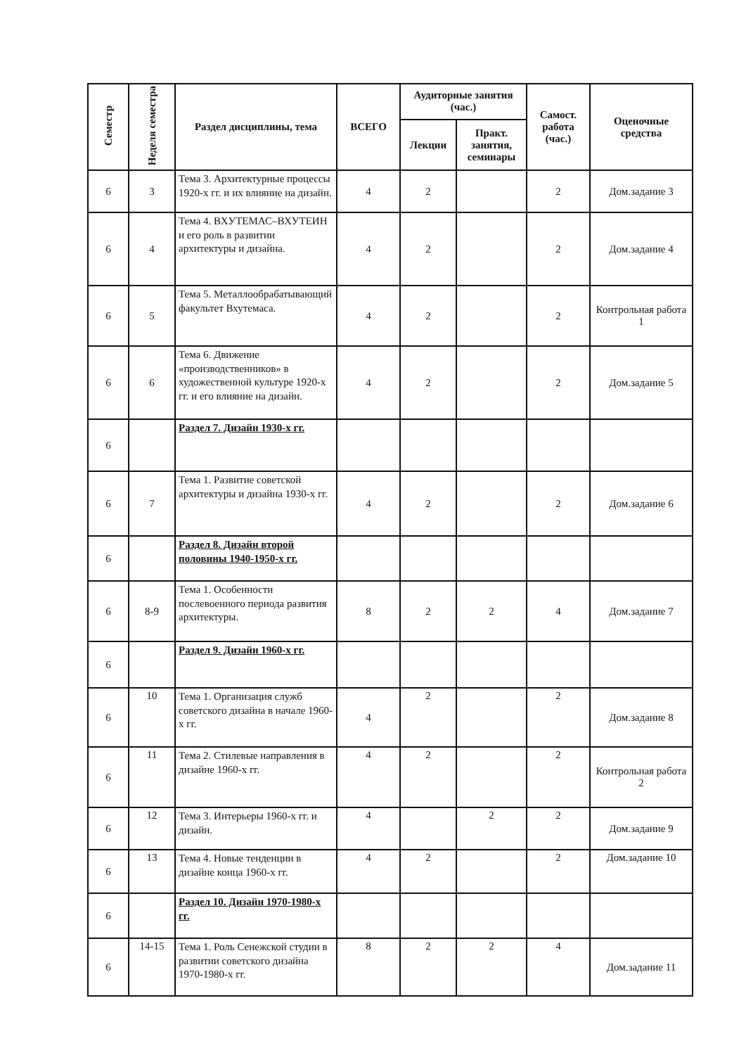| Семестр | Неделя семестра | Раздел дисциплины, тема | ВСЕГО | Аудиторные занятия (час.) | | Самост. работа (час.) | Оценочные средства |
| --- | --- | --- | --- | --- | --- | --- | --- |
| | | | | Лекции | Практ. занятия, семинары | | |
| 6 | 3 | Тема 3. Архитектурные процессы 1920-х гг. и их влияние на дизайн. | 4 | 2 | | 2 | Дом.задание 3 |
| 6 | 4 | Тема 4. ВХУТЕМАС–ВХУТЕИН и его роль в развитии архитектуры и дизайна. | 4 | 2 | | 2 | Дом.задание 4 |
| 6 | 5 | Тема 5. Металлообрабатывающий факультет Вхутемаса. | 4 | 2 | | 2 | Контрольная работа 1 |
| 6 | 6 | Тема 6. Движение «производственников» в художественной культуре 1920-х гг. и его влияние на дизайн. | 4 | 2 | | 2 | Дом.задание 5 |
| 6 | | Раздел 7. Дизайн 1930-х гг. | | | | | |
| 6 | 7 | Тема 1. Развитие советской архитектуры и дизайна 1930-х гг. | 4 | 2 | | 2 | Дом.задание 6 |
| 6 | | Раздел 8. Дизайн второй половины 1940-1950-х гг. | | | | | |
| 6 | 8-9 | Тема 1. Особенности послевоенного периода развития архитектуры. | 8 | 2 | 2 | 4 | Дом.задание 7 |
| 6 | | Раздел 9. Дизайн 1960-х гг. | | | | | |
| 6 | 10 | Тема 1. Организация служб советского дизайна в начале 1960-х гг. | 4 | 2 | | 2 | Дом.задание 8 |
| 6 | 11 | Тема 2. Стилевые направления в дизайне 1960-х гг. | 4 | 2 | | 2 | Контрольная работа 2 |
| 6 | 12 | Тема 3. Интерьеры 1960-х гг. и дизайн. | 4 | | 2 | 2 | Дом.задание 9 |
| 6 | 13 | Тема 4. Новые тенденции в дизайне конца 1960-х гг. | 4 | 2 | | 2 | Дом.задание 10 |
| 6 | | Раздел 10. Дизайн 1970-1980-х гг. | | | | | |
| 6 | 14-15 | Тема 1. Роль Сенежской студии в развитии советского дизайна 1970-1980-х гг. | 8 | 2 | 2 | 4 | Дом.задание 11 |